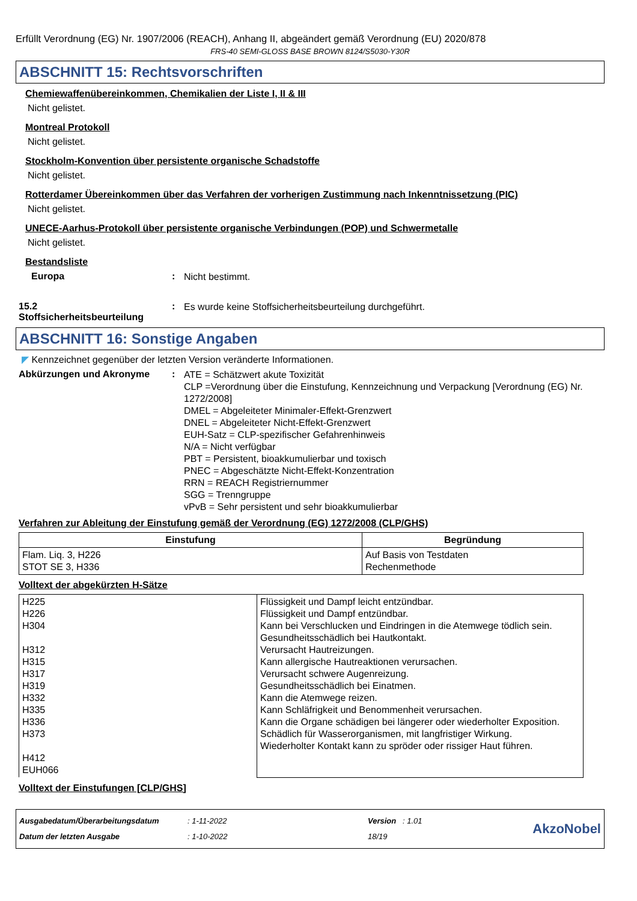Erfüllt Verordnung (EG) Nr. 1907/2006 (REACH), Anhang II, abgeändert gemäß Verordnung (EU) 2020/878
FRS-40 SEMI-GLOSS BASE BROWN 8124/S5030-Y30R
ABSCHNITT 15: Rechtsvorschriften
Chemiewaffenübereinkommen, Chemikalien der Liste I, II & III
Nicht gelistet.
Montreal Protokoll
Nicht gelistet.
Stockholm-Konvention über persistente organische Schadstoffe
Nicht gelistet.
Rotterdamer Übereinkommen über das Verfahren der vorherigen Zustimmung nach Inkenntnissetzung (PIC)
Nicht gelistet.
UNECE-Aarhus-Protokoll über persistente organische Verbindungen (POP) und Schwermetalle
Nicht gelistet.
Bestandsliste
Europa :
Nicht bestimmt.
15.2
Stoffsicherheitsbeurteilung
:
Es wurde keine Stoffsicherheitsbeurteilung durchgeführt.
ABSCHNITT 16: Sonstige Angaben
◤ Kennzeichnet gegenüber der letzten Version veränderte Informationen.
Abkürzungen und Akronyme :
ATE = Schätzwert akute Toxizität
CLP =Verordnung über die Einstufung, Kennzeichnung und Verpackung [Verordnung (EG) Nr. 1272/2008]
DMEL = Abgeleiteter Minimaler-Effekt-Grenzwert
DNEL = Abgeleiteter Nicht-Effekt-Grenzwert
EUH-Satz = CLP-spezifischer Gefahrenhinweis
N/A = Nicht verfügbar
PBT = Persistent, bioakkumulierbar und toxisch
PNEC = Abgeschätzte Nicht-Effekt-Konzentration
RRN = REACH Registriernummer
SGG = Trenngruppe
vPvB = Sehr persistent und sehr bioakkumulierbar
Verfahren zur Ableitung der Einstufung gemäß der Verordnung (EG) 1272/2008 (CLP/GHS)
| Einstufung | Begründung |
| --- | --- |
| Flam. Liq. 3, H226 STOT SE 3, H336 | Auf Basis von Testdaten Rechenmethode |
Volltext der abgekürzten H-Sätze
| H225 H226 H304 H312 H315 H317 H319 H332 H335 H336 H373 H412 EUH066 | Flüssigkeit und Dampf leicht entzündbar. Flüssigkeit und Dampf entzündbar. Kann bei Verschlucken und Eindringen in die Atemwege tödlich sein. Gesundheitsschädlich bei Hautkontakt. Verursacht Hautreizungen. Kann allergische Hautreaktionen verursachen. Verursacht schwere Augenreizung. Gesundheitsschädlich bei Einatmen. Kann die Atemwege reizen. Kann Schläfrigkeit und Benommenheit verursachen. Kann die Organe schädigen bei längerer oder wiederholter Exposition. Schädlich für Wasserorganismen, mit langfristiger Wirkung. Wiederholter Kontakt kann zu spröder oder rissiger Haut führen. |
Volltext der Einstufungen [CLP/GHS]
Ausgabedatum/Überarbeitungsdatum
Datum der letzten Ausgabe
: 1-11-2022
: 1-10-2022
Version : 1.01
18/19
AkzoNobel